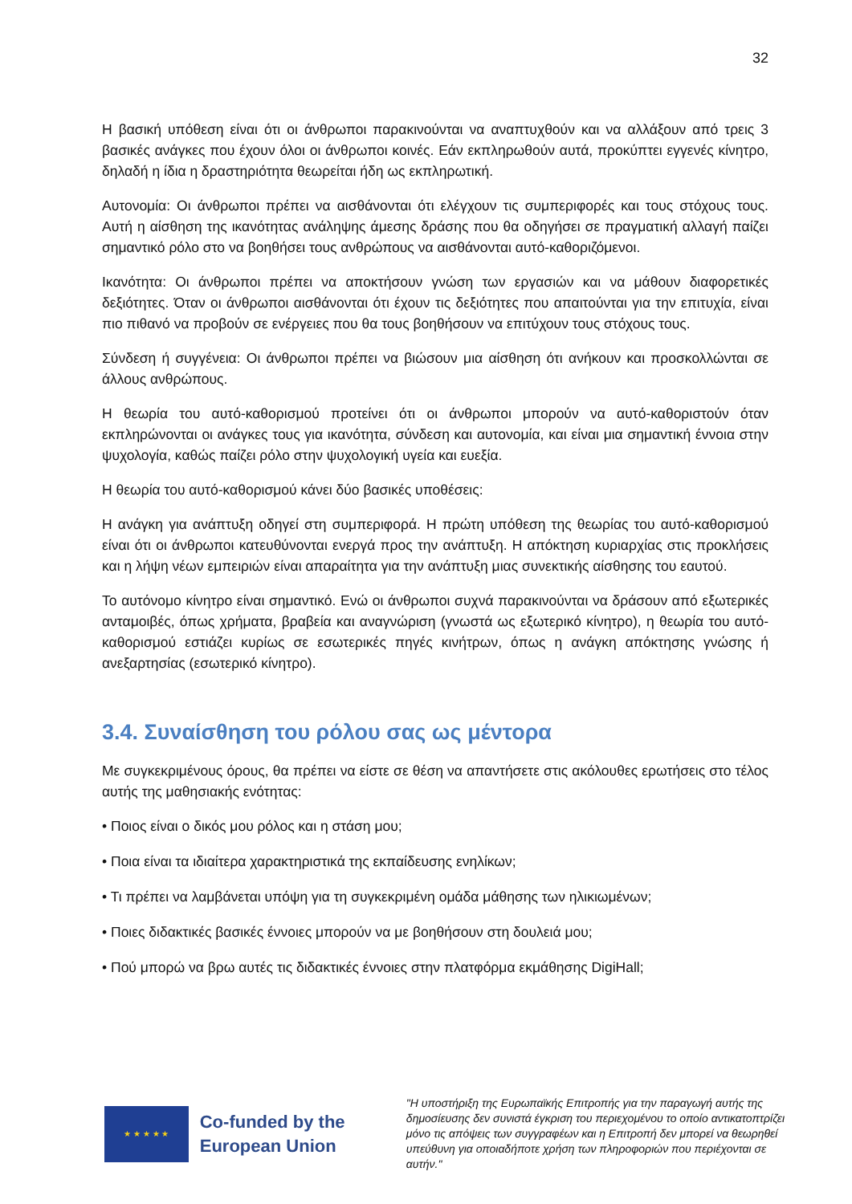32
Η βασική υπόθεση είναι ότι οι άνθρωποι παρακινούνται να αναπτυχθούν και να αλλάξουν από τρεις 3 βασικές ανάγκες που έχουν όλοι οι άνθρωποι κοινές. Εάν εκπληρωθούν αυτά, προκύπτει εγγενές κίνητρο, δηλαδή η ίδια η δραστηριότητα θεωρείται ήδη ως εκπληρωτική.
Αυτονομία: Οι άνθρωποι πρέπει να αισθάνονται ότι ελέγχουν τις συμπεριφορές και τους στόχους τους. Αυτή η αίσθηση της ικανότητας ανάληψης άμεσης δράσης που θα οδηγήσει σε πραγματική αλλαγή παίζει σημαντικό ρόλο στο να βοηθήσει τους ανθρώπους να αισθάνονται αυτό-καθοριζόμενοι.
Ικανότητα: Οι άνθρωποι πρέπει να αποκτήσουν γνώση των εργασιών και να μάθουν διαφορετικές δεξιότητες. Όταν οι άνθρωποι αισθάνονται ότι έχουν τις δεξιότητες που απαιτούνται για την επιτυχία, είναι πιο πιθανό να προβούν σε ενέργειες που θα τους βοηθήσουν να επιτύχουν τους στόχους τους.
Σύνδεση ή συγγένεια: Οι άνθρωποι πρέπει να βιώσουν μια αίσθηση ότι ανήκουν και προσκολλώνται σε άλλους ανθρώπους.
Η θεωρία του αυτό-καθορισμού προτείνει ότι οι άνθρωποι μπορούν να αυτό-καθοριστούν όταν εκπληρώνονται οι ανάγκες τους για ικανότητα, σύνδεση και αυτονομία, και είναι μια σημαντική έννοια στην ψυχολογία, καθώς παίζει ρόλο στην ψυχολογική υγεία και ευεξία.
Η θεωρία του αυτό-καθορισμού κάνει δύο βασικές υποθέσεις:
Η ανάγκη για ανάπτυξη οδηγεί στη συμπεριφορά. Η πρώτη υπόθεση της θεωρίας του αυτό-καθορισμού είναι ότι οι άνθρωποι κατευθύνονται ενεργά προς την ανάπτυξη. Η απόκτηση κυριαρχίας στις προκλήσεις και η λήψη νέων εμπειριών είναι απαραίτητα για την ανάπτυξη μιας συνεκτικής αίσθησης του εαυτού.
Το αυτόνομο κίνητρο είναι σημαντικό. Ενώ οι άνθρωποι συχνά παρακινούνται να δράσουν από εξωτερικές ανταμοιβές, όπως χρήματα, βραβεία και αναγνώριση (γνωστά ως εξωτερικό κίνητρο), η θεωρία του αυτό-καθορισμού εστιάζει κυρίως σε εσωτερικές πηγές κινήτρων, όπως η ανάγκη απόκτησης γνώσης ή ανεξαρτησίας (εσωτερικό κίνητρο).
3.4. Συναίσθηση του ρόλου σας ως μέντορα
Με συγκεκριμένους όρους, θα πρέπει να είστε σε θέση να απαντήσετε στις ακόλουθες ερωτήσεις στο τέλος αυτής της μαθησιακής ενότητας:
• Ποιος είναι ο δικός μου ρόλος και η στάση μου;
• Ποια είναι τα ιδιαίτερα χαρακτηριστικά της εκπαίδευσης ενηλίκων;
• Τι πρέπει να λαμβάνεται υπόψη για τη συγκεκριμένη ομάδα μάθησης των ηλικιωμένων;
• Ποιες διδακτικές βασικές έννοιες μπορούν να με βοηθήσουν στη δουλειά μου;
• Πού μπορώ να βρω αυτές τις διδακτικές έννοιες στην πλατφόρμα εκμάθησης DigiHall;
★ ★ ★ ★ ★
Co-funded by the European Union
"Η υποστήριξη της Ευρωπαϊκής Επιτροπής για την παραγωγή αυτής της δημοσίευσης δεν συνιστά έγκριση του περιεχομένου το οποίο αντικατοπτρίζει μόνο τις απόψεις των συγγραφέων και η Επιτροπή δεν μπορεί να θεωρηθεί υπεύθυνη για οποιαδήποτε χρήση των πληροφοριών που περιέχονται σε αυτήν."